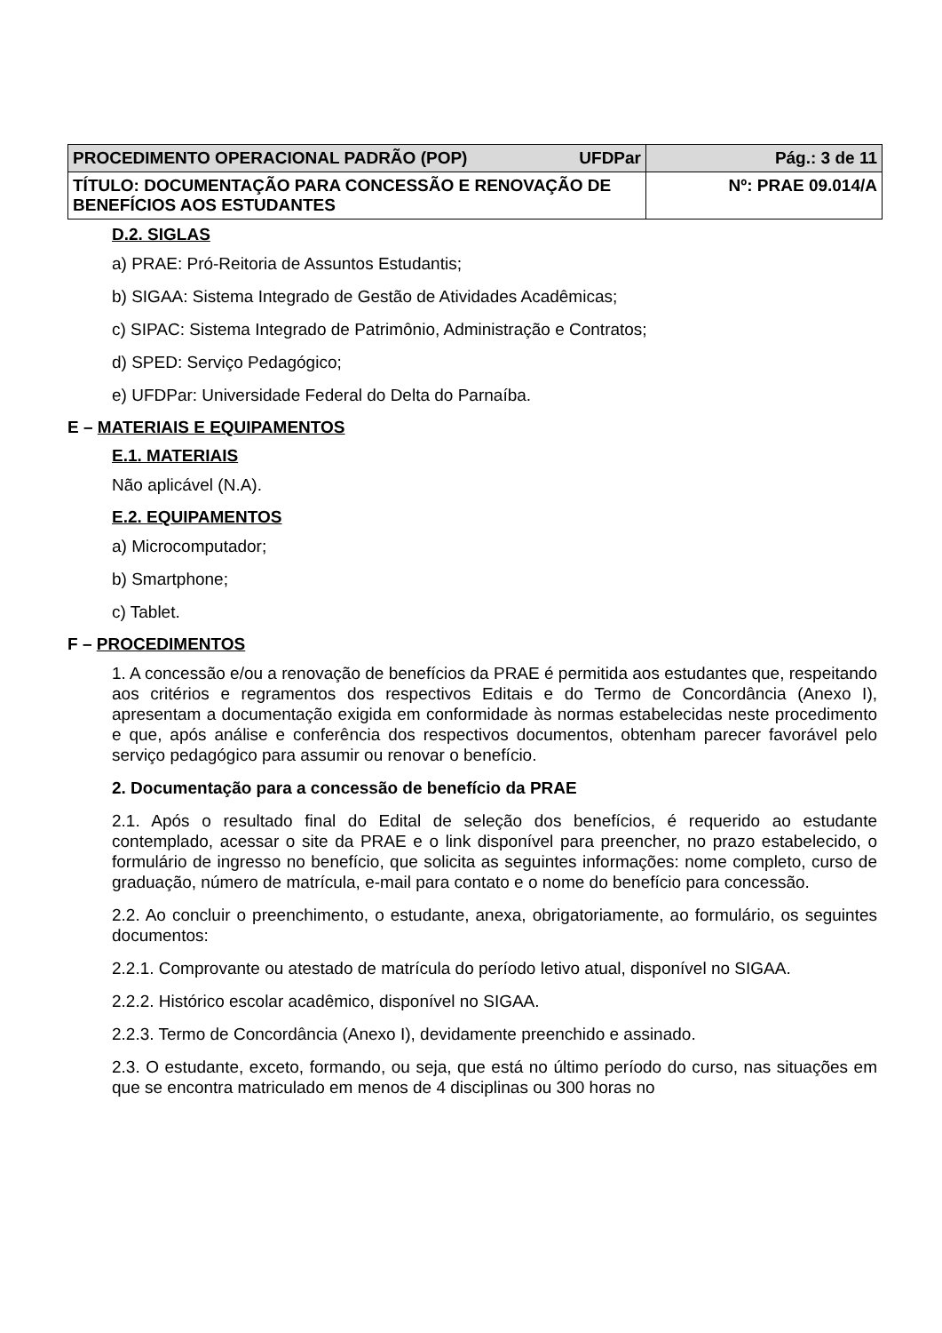| PROCEDIMENTO OPERACIONAL PADRÃO (POP) UFDPar | Pág.: 3 de 11 |
| TÍTULO: DOCUMENTAÇÃO PARA CONCESSÃO E RENOVAÇÃO DE BENEFÍCIOS AOS ESTUDANTES | Nº: PRAE 09.014/A |
D.2. SIGLAS
a) PRAE: Pró-Reitoria de Assuntos Estudantis;
b) SIGAA: Sistema Integrado de Gestão de Atividades Acadêmicas;
c) SIPAC: Sistema Integrado de Patrimônio, Administração e Contratos;
d) SPED: Serviço Pedagógico;
e) UFDPar: Universidade Federal do Delta do Parnaíba.
E – MATERIAIS E EQUIPAMENTOS
E.1. MATERIAIS
Não aplicável (N.A).
E.2. EQUIPAMENTOS
a) Microcomputador;
b) Smartphone;
c) Tablet.
F – PROCEDIMENTOS
1. A concessão e/ou a renovação de benefícios da PRAE é permitida aos estudantes que, respeitando aos critérios e regramentos dos respectivos Editais e do Termo de Concordância (Anexo I), apresentam a documentação exigida em conformidade às normas estabelecidas neste procedimento e que, após análise e conferência dos respectivos documentos, obtenham parecer favorável pelo serviço pedagógico para assumir ou renovar o benefício.
2. Documentação para a concessão de benefício da PRAE
2.1. Após o resultado final do Edital de seleção dos benefícios, é requerido ao estudante contemplado, acessar o site da PRAE e o link disponível para preencher, no prazo estabelecido, o formulário de ingresso no benefício, que solicita as seguintes informações: nome completo, curso de graduação, número de matrícula, e-mail para contato e o nome do benefício para concessão.
2.2. Ao concluir o preenchimento, o estudante, anexa, obrigatoriamente, ao formulário, os seguintes documentos:
2.2.1. Comprovante ou atestado de matrícula do período letivo atual, disponível no SIGAA.
2.2.2. Histórico escolar acadêmico, disponível no SIGAA.
2.2.3. Termo de Concordância (Anexo I), devidamente preenchido e assinado.
2.3. O estudante, exceto, formando, ou seja, que está no último período do curso, nas situações em que se encontra matriculado em menos de 4 disciplinas ou 300 horas no